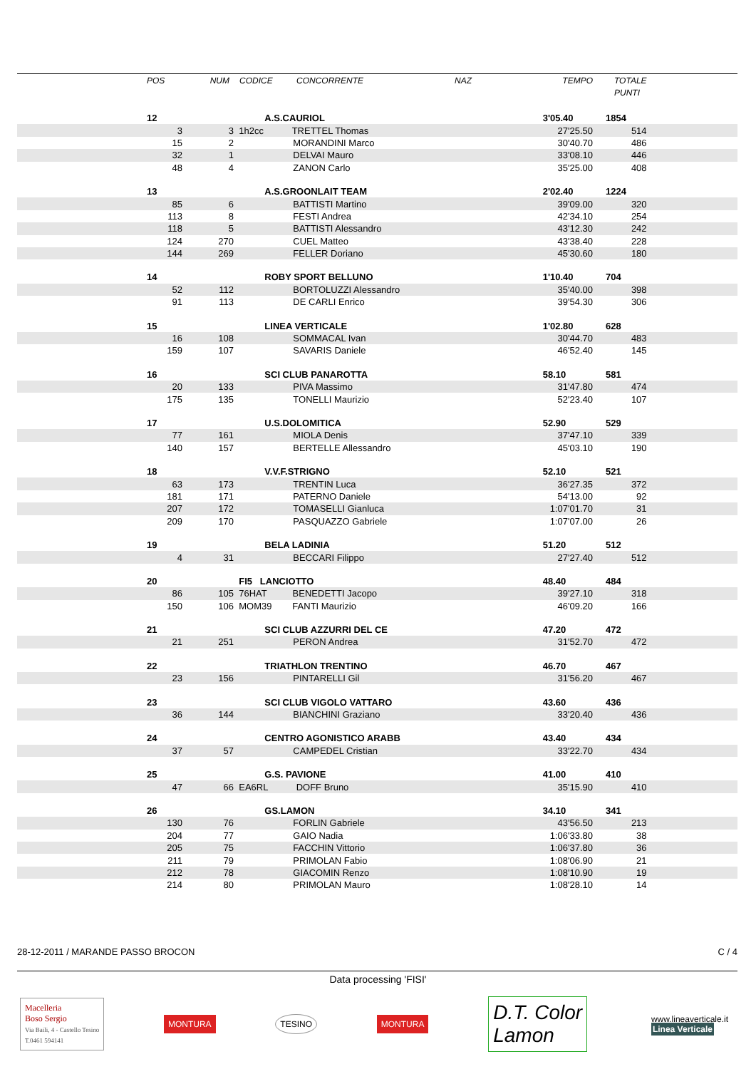| | POS | NUM | CODICE CONCORRENTE | | NAZ | TEMPO | TOTALE PUNTI | | |
| --- | --- | --- | --- | --- | --- | --- | --- | --- | --- |
| | 12 | | A.S.CAURIOL | | | 3'05.40 | 1854 | | |
| | 3 | 3 | 1h2cc TRETTEL Thomas | | | 27'25.50 | 514 | | |
| | 15 | 2 | | MORANDINI Marco | | 30'40.70 | 486 | | |
| | 32 | 1 | | DELVAI Mauro | | 33'08.10 | 446 | | |
| | 48 | 4 | | ZANON Carlo | | 35'25.00 | 408 | | |
| | 13 | | A.S.GROONLAIT TEAM | | | 2'02.40 | 1224 | | |
| | 85 | 6 | | BATTISTI Martino | | 39'09.00 | 320 | | |
| | 113 | 8 | | FESTI Andrea | | 42'34.10 | 254 | | |
| | 118 | 5 | | BATTISTI Alessandro | | 43'12.30 | 242 | | |
| | 124 | 270 | | CUEL Matteo | | 43'38.40 | 228 | | |
| | 144 | 269 | | FELLER Doriano | | 45'30.60 | 180 | | |
| | 14 | | ROBY SPORT BELLUNO | | | 1'10.40 | 704 | | |
| | 52 | 112 | | BORTOLUZZI Alessandro | | 35'40.00 | 398 | | |
| | 91 | 113 | | DE CARLI Enrico | | 39'54.30 | 306 | | |
| | 15 | | LINEA VERTICALE | | | 1'02.80 | 628 | | |
| | 16 | 108 | | SOMMACAL Ivan | | 30'44.70 | 483 | | |
| | 159 | 107 | | SAVARIS Daniele | | 46'52.40 | 145 | | |
| | 16 | | SCI CLUB PANAROTTA | | | 58.10 | 581 | | |
| | 20 | 133 | | PIVA Massimo | | 31'47.80 | 474 | | |
| | 175 | 135 | | TONELLI Maurizio | | 52'23.40 | 107 | | |
| | 17 | | U.S.DOLOMITICA | | | 52.90 | 529 | | |
| | 77 | 161 | | MIOLA Denis | | 37'47.10 | 339 | | |
| | 140 | 157 | | BERTELLE Allessandro | | 45'03.10 | 190 | | |
| | 18 | | V.V.F.STRIGNO | | | 52.10 | 521 | | |
| | 63 | 173 | | TRENTIN Luca | | 36'27.35 | 372 | | |
| | 181 | 171 | | PATERNO Daniele | | 54'13.00 | 92 | | |
| | 207 | 172 | | TOMASELLI Gianluca | | 1:07'01.70 | 31 | | |
| | 209 | 170 | | PASQUAZZO Gabriele | | 1:07'07.00 | 26 | | |
| | 19 | | BELA LADINIA | | | 51.20 | 512 | | |
| | 4 | 31 | | BECCARI Filippo | | 27'27.40 | 512 | | |
| | 20 | | FI5 LANCIOTTO | | | 48.40 | 484 | | |
| | 86 | 105 | 76HAT BENEDETTI Jacopo | | | 39'27.10 | 318 | | |
| | 150 | 106 | MOM39 FANTI Maurizio | | | 46'09.20 | 166 | | |
| | 21 | | SCI CLUB AZZURRI DEL CE | | | 47.20 | 472 | | |
| | 21 | 251 | | PERON Andrea | | 31'52.70 | 472 | | |
| | 22 | | TRIATHLON TRENTINO | | | 46.70 | 467 | | |
| | 23 | 156 | | PINTARELLI Gil | | 31'56.20 | 467 | | |
| | 23 | | SCI CLUB VIGOLO VATTARO | | | 43.60 | 436 | | |
| | 36 | 144 | | BIANCHINI Graziano | | 33'20.40 | 436 | | |
| | 24 | | CENTRO AGONISTICO ARABB | | | 43.40 | 434 | | |
| | 37 | 57 | | CAMPEDEL Cristian | | 33'22.70 | 434 | | |
| | 25 | | G.S. PAVIONE | | | 41.00 | 410 | | |
| | 47 | 66 | EA6RL DOFF Bruno | | | 35'15.90 | 410 | | |
| | 26 | | GS.LAMON | | | 34.10 | 341 | | |
| | 130 | 76 | | FORLIN Gabriele | | 43'56.50 | 213 | | |
| | 204 | 77 | | GAIO Nadia | | 1:06'33.80 | 38 | | |
| | 205 | 75 | | FACCHIN Vittorio | | 1:06'37.80 | 36 | | |
| | 211 | 79 | | PRIMOLAN Fabio | | 1:08'06.90 | 21 | | |
| | 212 | 78 | | GIACOMIN Renzo | | 1:08'10.90 | 19 | | |
| | 214 | 80 | | PRIMOLAN Mauro | | 1:08'28.10 | 14 | | |
28-12-2011 / MARANDE PASSO BROCON C / 4
Data processing 'FISI'
Macelleria
Boso Sergio
Via Baili, 4 - Castello Tesino
T.0461 594141
MONTURA TESINO MONTURA
D.T. Color
Lamon
www.lineaverticale.it
Linea Verticale